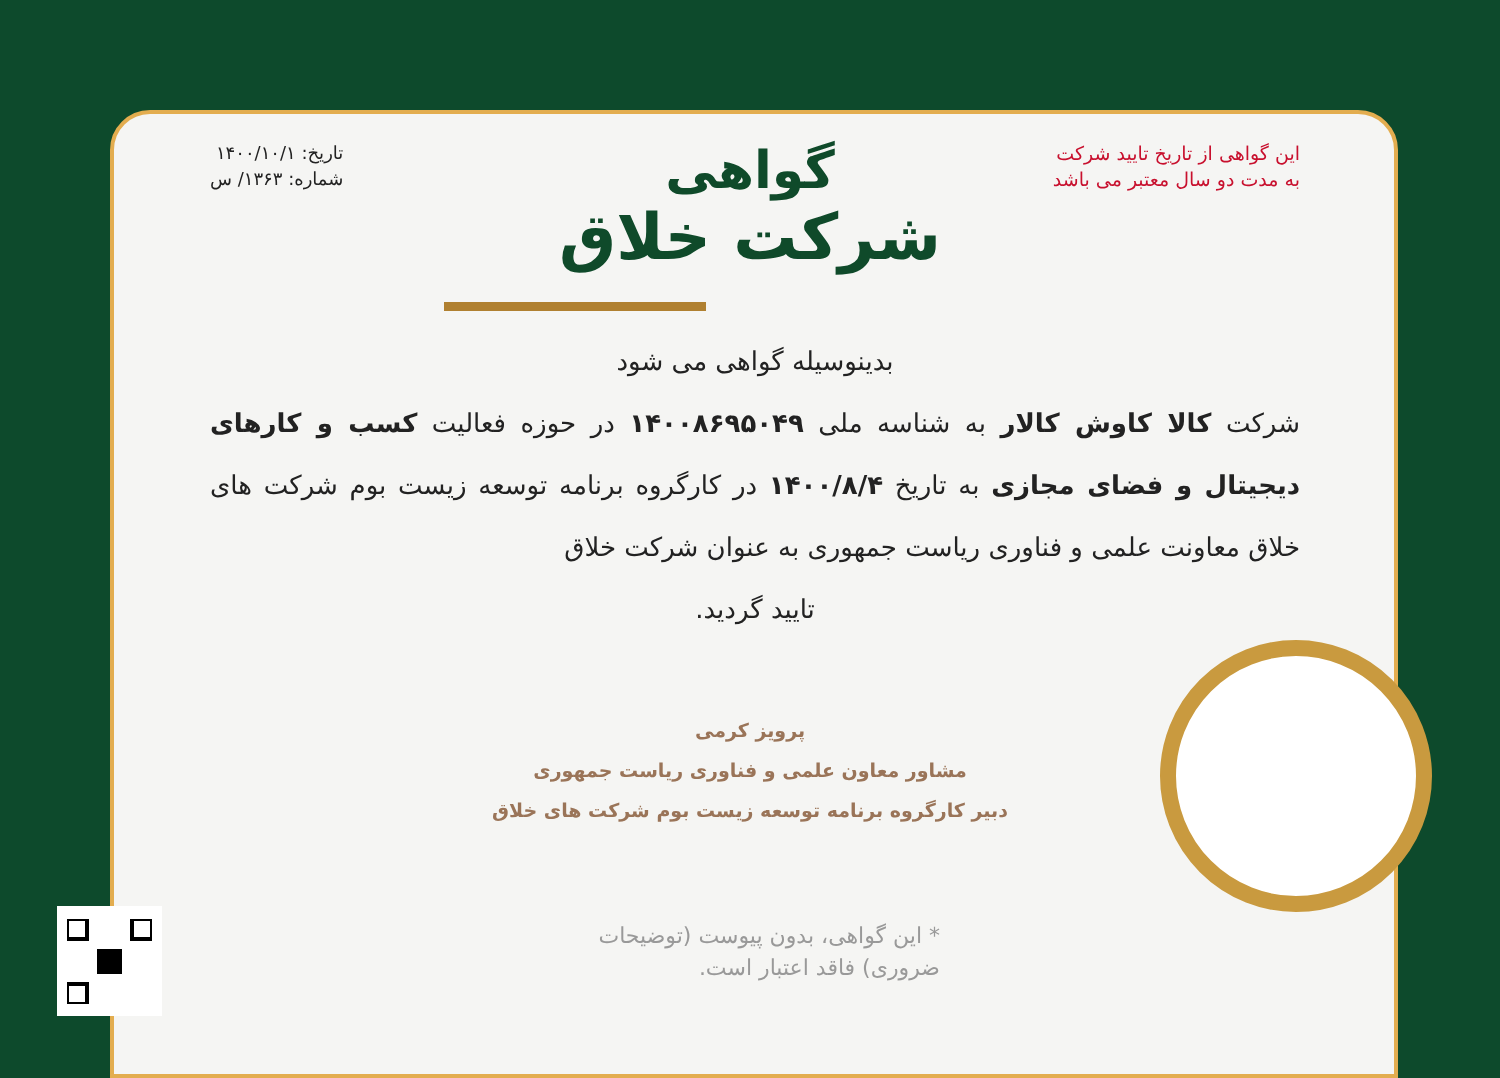این گواهی از تاریخ تایید شرکت
به مدت دو سال معتبر می باشد
تاریخ: ۱۴۰۰/۱۰/۱
شماره: ۱۳۶۳/ س
گواهی
شرکت خلاق
بدینوسیله گواهی می شود
شرکت کالا کاوش کالار به شناسه ملی ۱۴۰۰۸۶۹۵۰۴۹ در حوزه فعالیت کسب و کارهای دیجیتال و فضای مجازی به تاریخ ۱۴۰۰/۸/۴ در کارگروه برنامه توسعه زیست بوم شرکت های خلاق معاونت علمی و فناوری ریاست جمهوری به عنوان شرکت خلاق
تایید گردید.
پرویز کرمی
مشاور معاون علمی و فناوری ریاست جمهوری
دبیر کارگروه برنامه توسعه زیست بوم شرکت های خلاق
* این گواهی، بدون پیوست (توضیحات ضروری) فاقد اعتبار است.